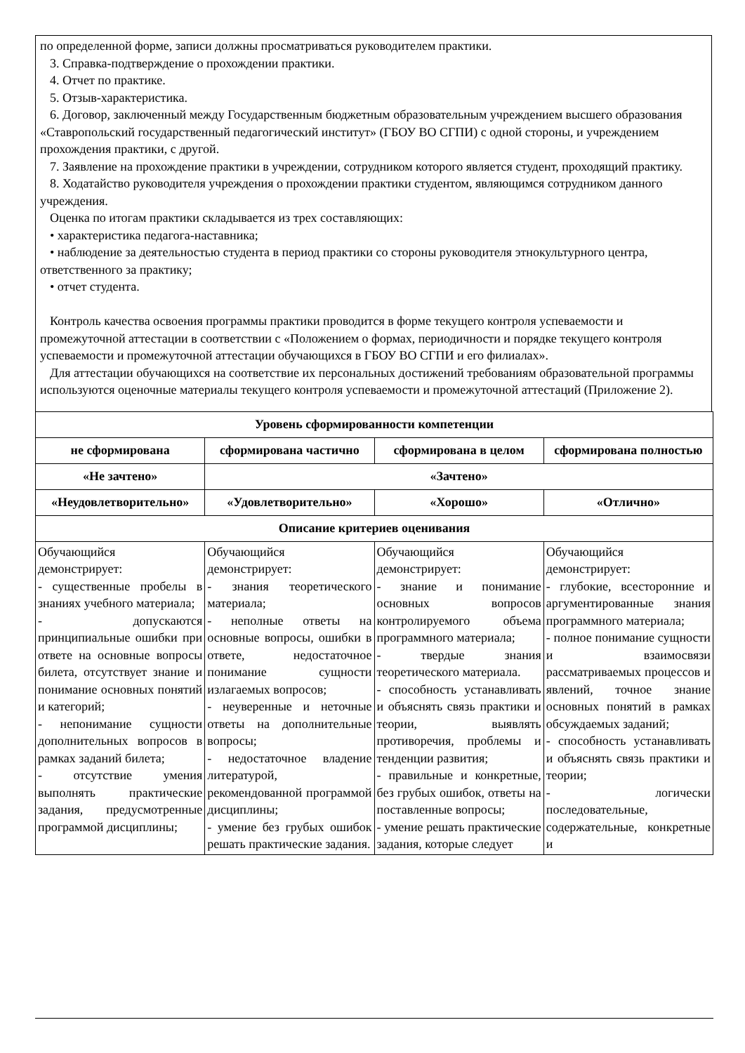по определенной форме, записи должны просматриваться руководителем практики.
3. Справка-подтверждение о прохождении практики.
4. Отчет по практике.
5. Отзыв-характеристика.
6. Договор, заключенный между Государственным бюджетным образовательным учреждением высшего образования «Ставропольский государственный педагогический институт» (ГБОУ ВО СГПИ) с одной стороны, и учреждением прохождения практики, с другой.
7. Заявление на прохождение практики в учреждении, сотрудником которого является студент, проходящий практику.
8. Ходатайство руководителя учреждения о прохождении практики студентом, являющимся сотрудником данного учреждения.
Оценка по итогам практики складывается из трех составляющих:
• характеристика педагога-наставника;
• наблюдение за деятельностью студента в период практики со стороны руководителя этнокультурного центра, ответственного за практику;
• отчет студента.
Контроль качества освоения программы практики проводится в форме текущего контроля успеваемости и промежуточной аттестации в соответствии с «Положением о формах, периодичности и порядке текущего контроля успеваемости и промежуточной аттестации обучающихся в ГБОУ ВО СГПИ и его филиалах».
Для аттестации обучающихся на соответствие их персональных достижений требованиям образовательной программы используются оценочные материалы текущего контроля успеваемости и промежуточной аттестаций (Приложение 2).
| Уровень сформированности компетенции | | | |
| --- | --- | --- | --- |
| не сформирована | сформирована частично | сформирована в целом | сформирована полностью |
| «Не зачтено» | «Зачтено» | | |
| «Неудовлетворительно» | «Удовлетворительно» | «Хорошо» | «Отлично» |
| Описание критериев оценивания | | | |
| Обучающийся демонстрирует: - существенные пробелы в знаниях учебного материала; - допускаются принципиальные ошибки при ответе на основные вопросы билета, отсутствует знание и понимание основных понятий и категорий; - непонимание сущности дополнительных вопросов в рамках заданий билета; - отсутствие умения выполнять практические задания, предусмотренные программой дисциплины; | Обучающийся демонстрирует: - знания теоретического материала; - неполные ответы на основные вопросы, ошибки в ответе, недостаточное понимание сущности излагаемых вопросов; - неуверенные и неточные ответы на дополнительные вопросы; - недостаточное владение литературой, рекомендованной программой дисциплины; - умение без грубых ошибок решать практические задания. | Обучающийся демонстрирует: - знание и понимание основных вопросов контролируемого объема программного материала; - твердые знания теоретического материала. - способность устанавливать и объяснять связь практики и теории, выявлять противоречия, проблемы и тенденции развития; - правильные и конкретные, без грубых ошибок, ответы на поставленные вопросы; - умение решать практические задания, которые следует | Обучающийся демонстрирует: - глубокие, всесторонние и аргументированные знания программного материала; - полное понимание сущности и взаимосвязи рассматриваемых процессов и явлений, точное знание основных понятий в рамках обсуждаемых заданий; - способность устанавливать и объяснять связь практики и теории; - логически последовательные, содержательные, конкретные и |